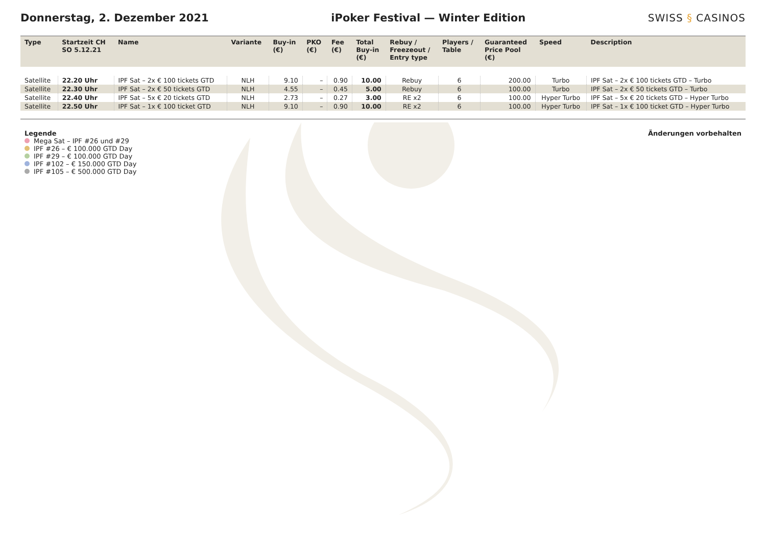Donnerstag, 2. Dezember 2021
iPoker Festival — Winter Edition
SWISS § CASINOS
| Type | Startzeit CH SO 5.12.21 | Name | Variante | Buy-in (€) | PKO (€) | Fee (€) | Total Buy-in (€) | Rebuy / Freezeout / Entry type | Players / Table | Guaranteed Price Pool (€) | Speed | Description |
| --- | --- | --- | --- | --- | --- | --- | --- | --- | --- | --- | --- | --- |
| Satellite | 22.20 Uhr | IPF Sat – 2x € 100 tickets GTD | NLH | 9.10 | – | 0.90 | 10.00 | Rebuy | 6 | 200.00 | Turbo | IPF Sat – 2x € 100 tickets GTD – Turbo |
| Satellite | 22.30 Uhr | IPF Sat – 2x € 50 tickets GTD | NLH | 4.55 | – | 0.45 | 5.00 | Rebuy | 6 | 100.00 | Turbo | IPF Sat – 2x € 50 tickets GTD – Turbo |
| Satellite | 22.40 Uhr | IPF Sat – 5x € 20 tickets GTD | NLH | 2.73 | – | 0.27 | 3.00 | RE x2 | 6 | 100.00 | Hyper Turbo | IPF Sat – 5x € 20 tickets GTD – Hyper Turbo |
| Satellite | 22.50 Uhr | IPF Sat – 1x € 100 ticket GTD | NLH | 9.10 | – | 0.90 | 10.00 | RE x2 | 6 | 100.00 | Hyper Turbo | IPF Sat – 1x € 100 ticket GTD – Hyper Turbo |
Legende
Mega Sat – IPF #26 und #29
IPF #26 – € 100.000 GTD Day
IPF #29 – € 100.000 GTD Day
IPF #102 – € 150.000 GTD Day
IPF #105 – € 500.000 GTD Day
Änderungen vorbehalten